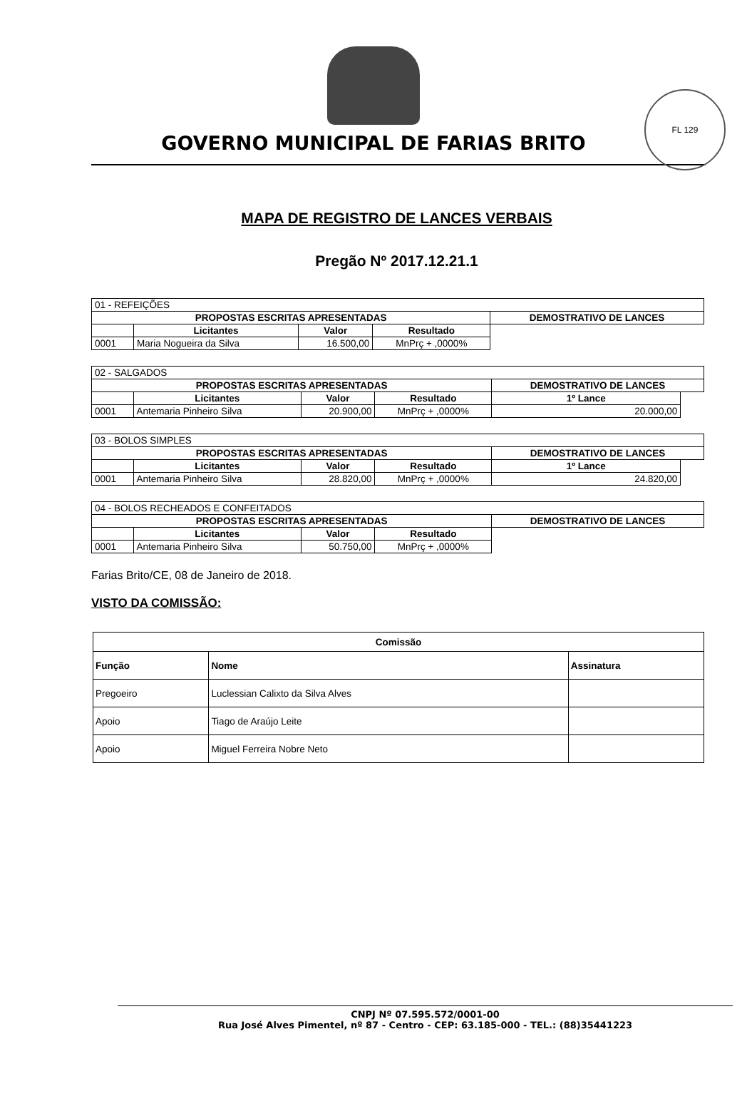FL 129
GOVERNO MUNICIPAL DE FARIAS BRITO
MAPA DE REGISTRO DE LANCES VERBAIS
Pregão Nº 2017.12.21.1
| 01 - REFEIÇÕES | | | | |
| PROPOSTAS ESCRITAS APRESENTADAS | | | | DEMOSTRATIVO DE LANCES |
| | Licitantes | Valor | Resultado | |
| 0001 | Maria Nogueira da Silva | 16.500,00 | MnPrç + ,0000% | |
| 02 - SALGADOS | | | | | |
| PROPOSTAS ESCRITAS APRESENTADAS | | | | DEMOSTRATIVO DE LANCES | |
| | Licitantes | Valor | Resultado | 1º Lance | |
| 0001 | Antemaria Pinheiro Silva | 20.900,00 | MnPrç + ,0000% | 20.000,00 | |
| 03 - BOLOS SIMPLES | | | | | |
| PROPOSTAS ESCRITAS APRESENTADAS | | | | DEMOSTRATIVO DE LANCES | |
| | Licitantes | Valor | Resultado | 1º Lance | |
| 0001 | Antemaria Pinheiro Silva | 28.820,00 | MnPrç + ,0000% | 24.820,00 | |
| 04 - BOLOS RECHEADOS E CONFEITADOS | | | | |
| PROPOSTAS ESCRITAS APRESENTADAS | | | | DEMOSTRATIVO DE LANCES |
| | Licitantes | Valor | Resultado | |
| 0001 | Antemaria Pinheiro Silva | 50.750,00 | MnPrç + ,0000% | |
Farias Brito/CE, 08 de Janeiro de 2018.
VISTO DA COMISSÃO:
| Comissão | | |
| --- | --- | --- |
| Função | Nome | Assinatura |
| Pregoeiro | Luclessian Calixto da Silva Alves | |
| Apoio | Tiago de Araújo Leite | |
| Apoio | Miguel Ferreira Nobre Neto | |
CNPJ Nº 07.595.572/0001-00
Rua José Alves Pimentel, nº 87 - Centro - CEP: 63.185-000 - TEL.: (88)35441223